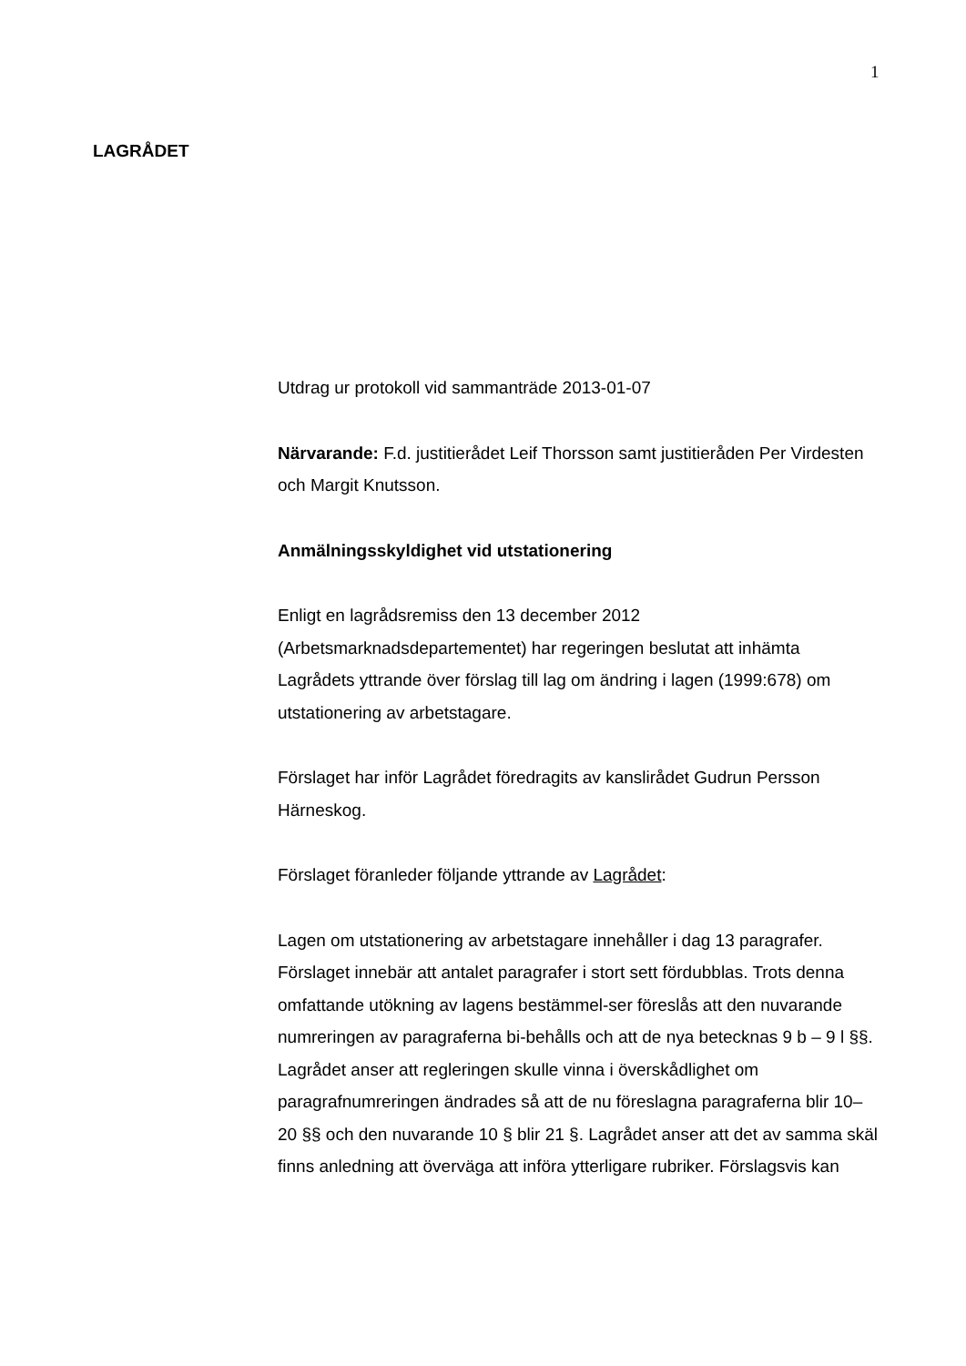1
LAGRÅDET
Utdrag ur protokoll vid sammanträde 2013-01-07
Närvarande: F.d. justitierådet Leif Thorsson samt justitieråden Per Virdesten och Margit Knutsson.
Anmälningsskyldighet vid utstationering
Enligt en lagrådsremiss den 13 december 2012 (Arbetsmarknadsdepartementet) har regeringen beslutat att inhämta Lagrådets yttrande över förslag till lag om ändring i lagen (1999:678) om utstationering av arbetstagare.
Förslaget har inför Lagrådet föredragits av kanslirådet Gudrun Persson Härneskog.
Förslaget föranleder följande yttrande av Lagrådet:
Lagen om utstationering av arbetstagare innehåller i dag 13 paragrafer. Förslaget innebär att antalet paragrafer i stort sett fördubblas. Trots denna omfattande utökning av lagens bestämmel-ser föreslås att den nuvarande numreringen av paragraferna bi-behålls och att de nya betecknas 9 b – 9 l §§. Lagrådet anser att regleringen skulle vinna i överskådlighet om paragrafnumreringen ändrades så att de nu föreslagna paragraferna blir 10–20 §§ och den nuvarande 10 § blir 21 §. Lagrådet anser att det av samma skäl finns anledning att överväga att införa ytterligare rubriker. Förslagsvis kan